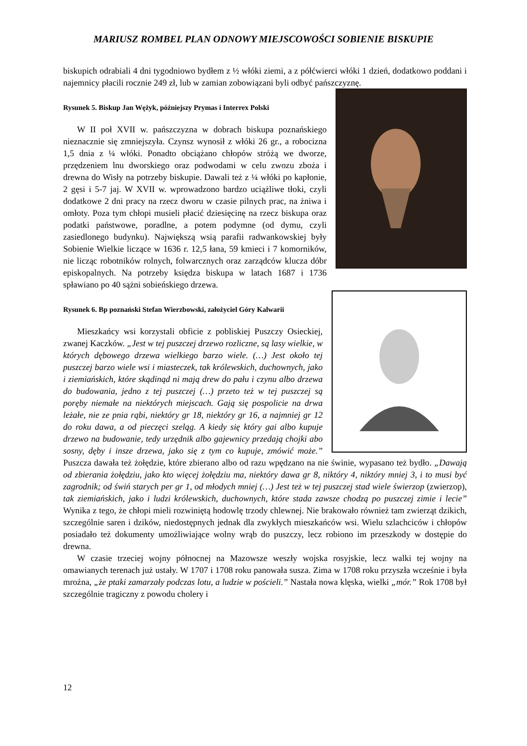MARIUSZ ROMBEL PLAN ODNOWY MIEJSCOWOŚCI SOBIENIE BISKUPIE
biskupich odrabiali 4 dni tygodniowo bydłem z ½ włóki ziemi, a z półćwierci włóki 1 dzień, dodatkowo poddani i najemnicy płacili rocznie 249 zł, lub w zamian zobowiązani byli odbyć pańszczyznę.
Rysunek 5. Biskup Jan Wężyk, późniejszy Prymas i Interrex Polski
W II poł XVII w. pańszczyzna w dobrach biskupa poznańskiego nieznacznie się zmniejszyła. Czynsz wynosił z włóki 26 gr., a robocizna 1,5 dnia z ¼ włóki. Ponadto obciążano chłopów stróżą we dworze, przędzeniem lnu dworskiego oraz podwodami w celu zwozu zboża i drewna do Wisły na potrzeby biskupie. Dawali też z ¼ włóki po kapłonie, 2 gęsi i 5-7 jaj. W XVII w. wprowadzono bardzo uciążliwe tłoki, czyli dodatkowe 2 dni pracy na rzecz dworu w czasie pilnych prac, na żniwa i omłoty. Poza tym chłopi musieli płacić dziesięcinę na rzecz biskupa oraz podatki państwowe, poradlne, a potem podymne (od dymu, czyli zasiedlonego budynku). Największą wsią parafii radwankowskiej były Sobienie Wielkie liczące w 1636 r. 12,5 łana, 59 kmieci i 7 komorników, nie licząc robotników rolnych, folwarcznych oraz zarządców klucza dóbr episkopalnych. Na potrzeby księdza biskupa w latach 1687 i 1736 spławiano po 40 sążni sobieńskiego drzewa.
Rysunek 6. Bp poznański Stefan Wierzbowski, założyciel Góry Kalwarii
Mieszkańcy wsi korzystali obficie z pobliskiej Puszczy Osieckiej, zwanej Kaczków. „Jest w tej puszczej drzewo rozliczne, są lasy wielkie, w których dębowego drzewa wielkiego barzo wiele. (…) Jest około tej puszczej barzo wiele wsi i miasteczek, tak królewskich, duchownych, jako i ziemiańskich, które skądinąd ni mają drew do pału i czynu albo drzewa do budowania, jedno z tej puszczej (…) przeto też w tej puszczej są poręby niemałe na niektórych miejscach. Gają się pospolicie na drwa leżałe, nie ze pnia rąbi, niektóry gr 18, niektóry gr 16, a najmniej gr 12 do roku dawa, a od pieczęci szeląg. A kiedy się który gai albo kupuje drzewo na budowanie, tedy urzędnik albo gajewnicy przedają chojki abo sosny, dęby i insze drzewa, jako się z tym co kupuje, zmówić może.” Puszcza dawała też żołędzie, które zbierano albo od razu wpędzano na nie świnie, wypasano też bydło. „Dawają od zbierania żołędziu, jako kto więcej żołędziu ma, niektóry dawa gr 8, niktóry 4, niktóry mniej 3, i to musi być zagrodnik; od świń starych per gr 1, od młodych mniej (…) Jest też w tej puszczej stad wiele świerzop (zwierzop), tak ziemiańskich, jako i ludzi królewskich, duchownych, które stada zawsze chodzą po puszczej zimie i lecie” Wynika z tego, że chłopi mieli rozwiniętą hodowlę trzody chlewnej. Nie brakowało również tam zwierząt dzikich, szczególnie saren i dzików, niedostępnych jednak dla zwykłych mieszkańców wsi. Wielu szlachciców i chłopów posiadało też dokumenty umożliwiające wolny wrąb do puszczy, lecz robiono im przeszkody w dostępie do drewna.
W czasie trzeciej wojny północnej na Mazowsze weszły wojska rosyjskie, lecz walki tej wojny na omawianych terenach już ustały. W 1707 i 1708 roku panowała susza. Zima w 1708 roku przyszła wcześnie i była mroźna, „że ptaki zamarzały podczas lotu, a ludzie w pościeli.” Nastała nowa klęska, wielki „mór.” Rok 1708 był szczególnie tragiczny z powodu cholery i
12